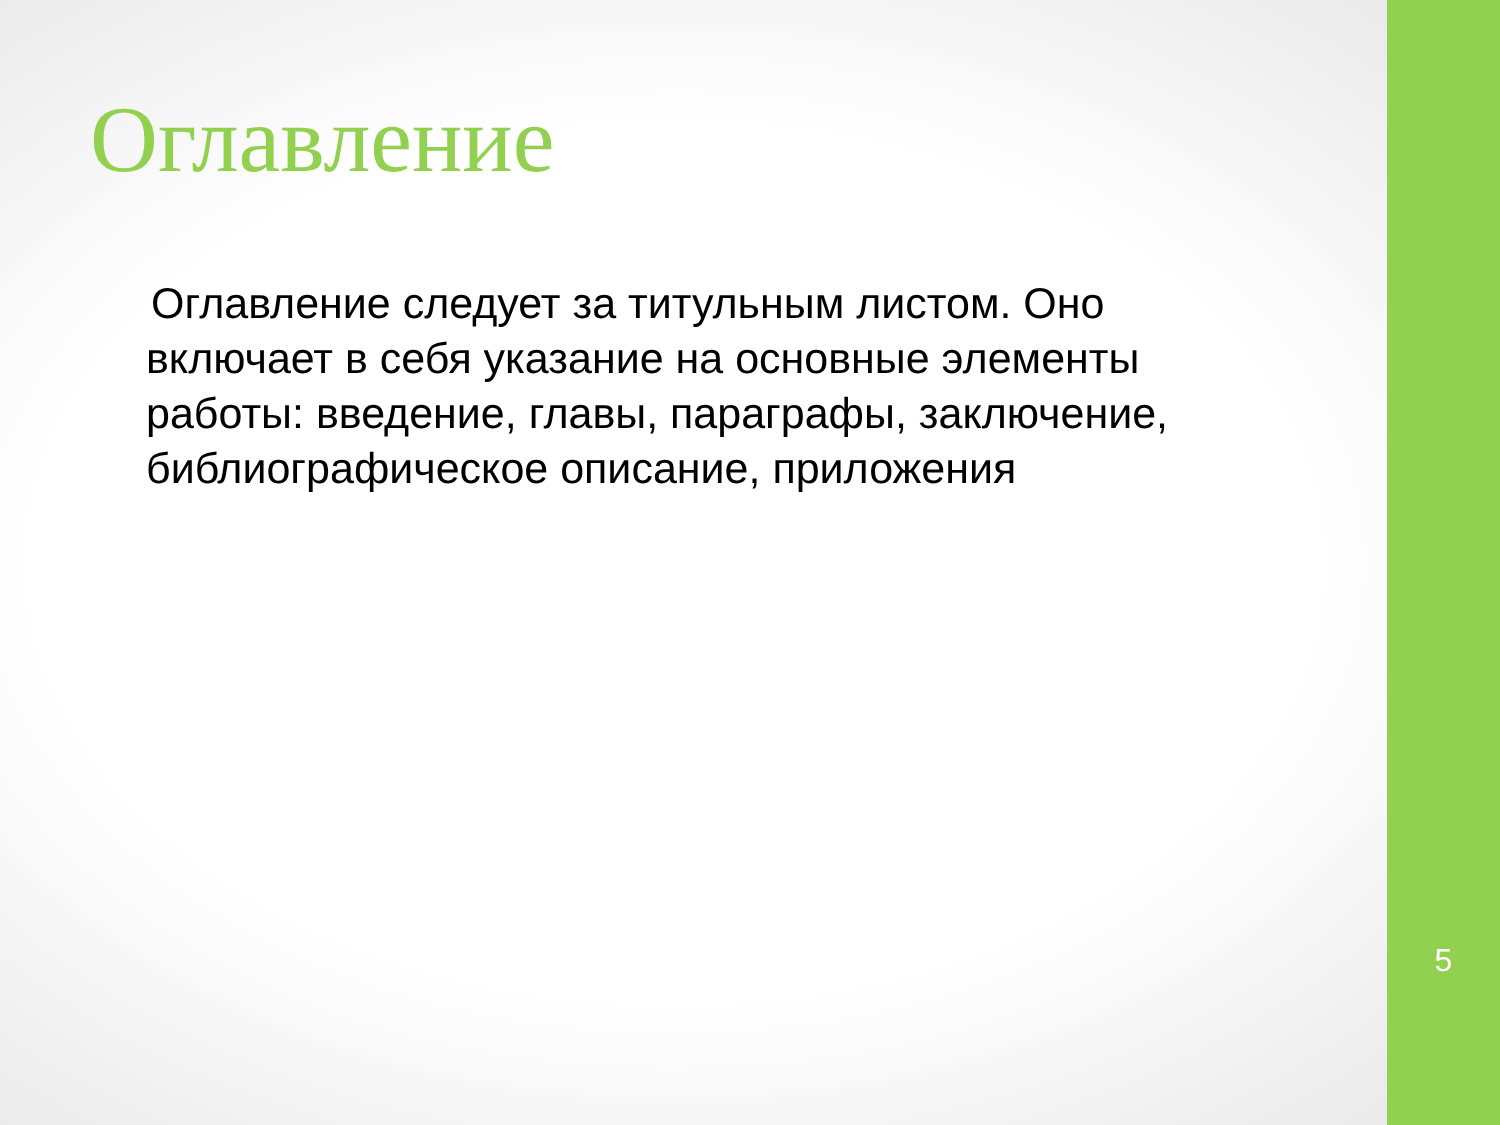Оглавление
Оглавление следует за титульным листом. Оно включает в себя указание на основные элементы работы: введение, главы, параграфы, заключение, библиографическое описание, приложения
5